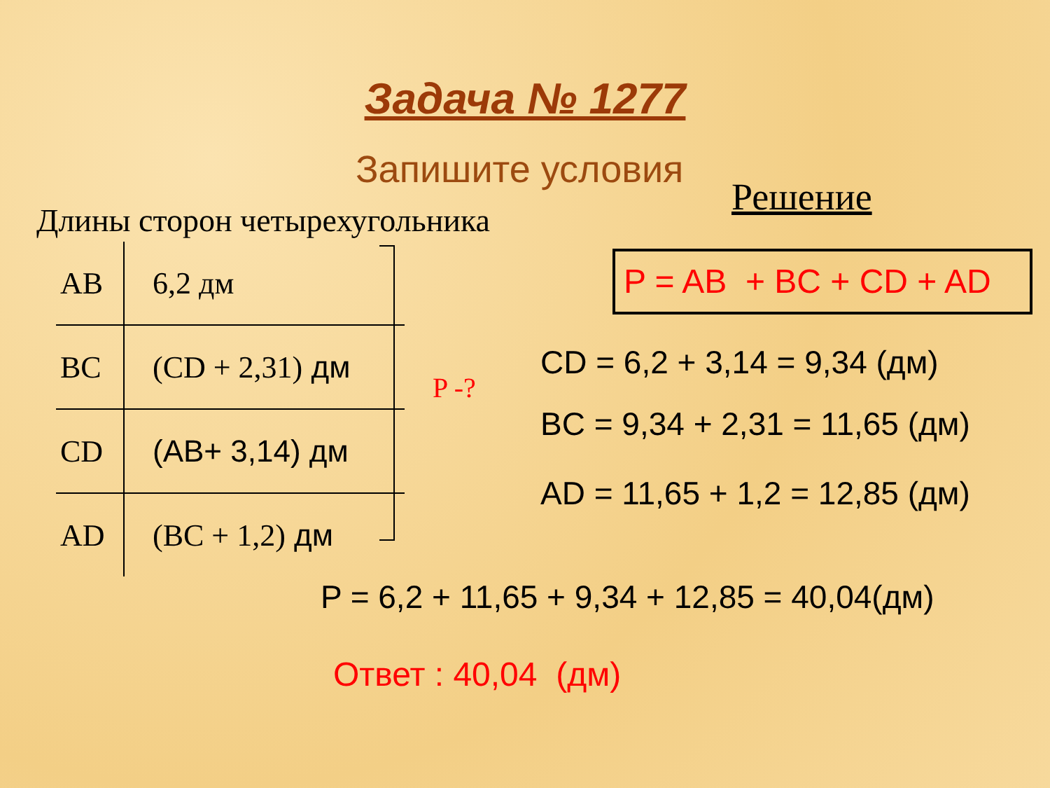Задача № 1277
Запишите условия
Решение
Длины сторон четырехугольника
| AB | 6,2 дм |
| BC | (CD + 2,31) дм |
| CD | (AB+ 3,14) дм |
| AD | (BC + 1,2) дм |
P -?
P = AB + BC + CD + AD
CD = 6,2 + 3,14 = 9,34 (дм)
BC = 9,34 + 2,31 = 11,65 (дм)
AD = 11,65 + 1,2 = 12,85 (дм)
P = 6,2 + 11,65 + 9,34 + 12,85 = 40,04(дм)
Ответ : 40,04 (дм)